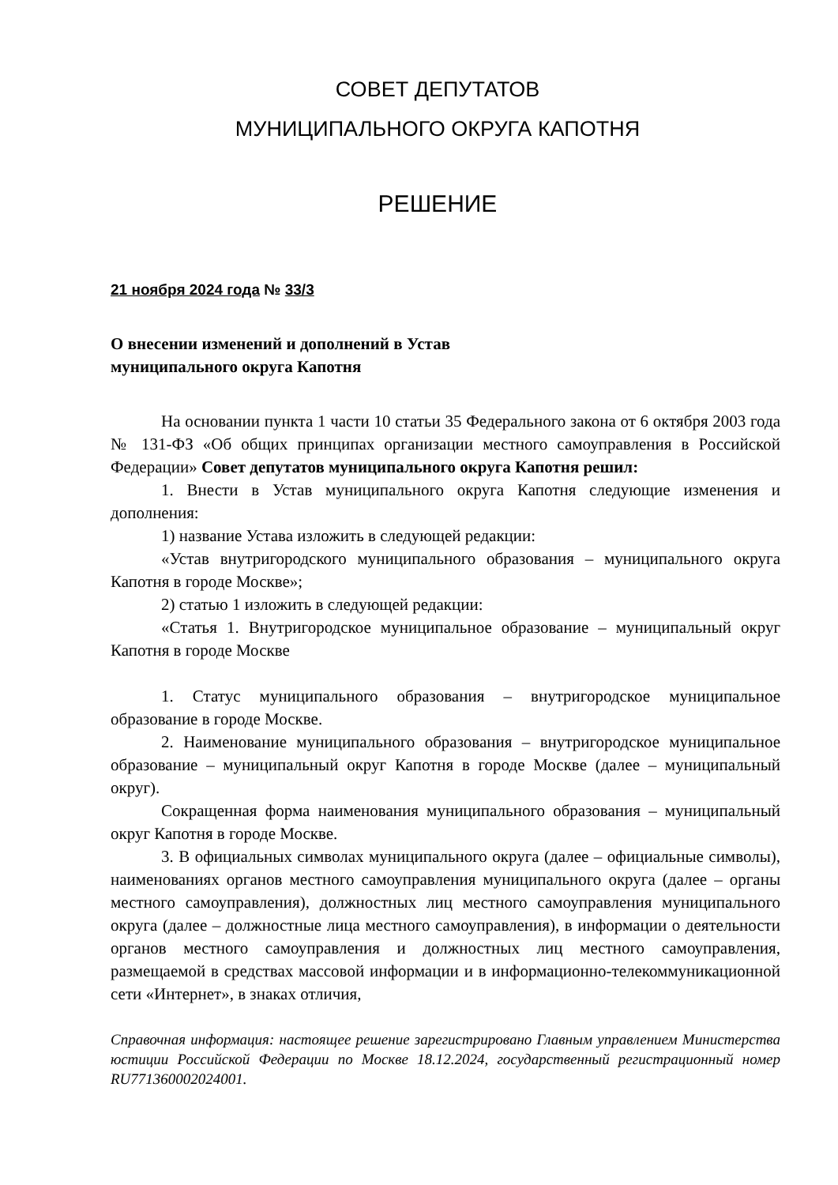СОВЕТ ДЕПУТАТОВ
МУНИЦИПАЛЬНОГО ОКРУГА КАПОТНЯ
РЕШЕНИЕ
21 ноября 2024 года № 33/3
О внесении изменений и дополнений в Устав муниципального округа Капотня
На основании пункта 1 части 10 статьи 35 Федерального закона от 6 октября 2003 года № 131-ФЗ «Об общих принципах организации местного самоуправления в Российской Федерации» Совет депутатов муниципального округа Капотня решил:
1. Внести в Устав муниципального округа Капотня следующие изменения и дополнения:
1) название Устава изложить в следующей редакции:
«Устав внутригородского муниципального образования – муниципального округа Капотня в городе Москве»;
2) статью 1 изложить в следующей редакции:
«Статья 1. Внутригородское муниципальное образование – муниципальный округ Капотня в городе Москве
1. Статус муниципального образования – внутригородское муниципальное образование в городе Москве.
2. Наименование муниципального образования – внутригородское муниципальное образование – муниципальный округ Капотня в городе Москве (далее – муниципальный округ).
Сокращенная форма наименования муниципального образования – муниципальный округ Капотня в городе Москве.
3. В официальных символах муниципального округа (далее – официальные символы), наименованиях органов местного самоуправления муниципального округа (далее – органы местного самоуправления), должностных лиц местного самоуправления муниципального округа (далее – должностные лица местного самоуправления), в информации о деятельности органов местного самоуправления и должностных лиц местного самоуправления, размещаемой в средствах массовой информации и в информационно-телекоммуникационной сети «Интернет», в знаках отличия,
Справочная информация: настоящее решение зарегистрировано Главным управлением Министерства юстиции Российской Федерации по Москве 18.12.2024, государственный регистрационный номер RU771360002024001.